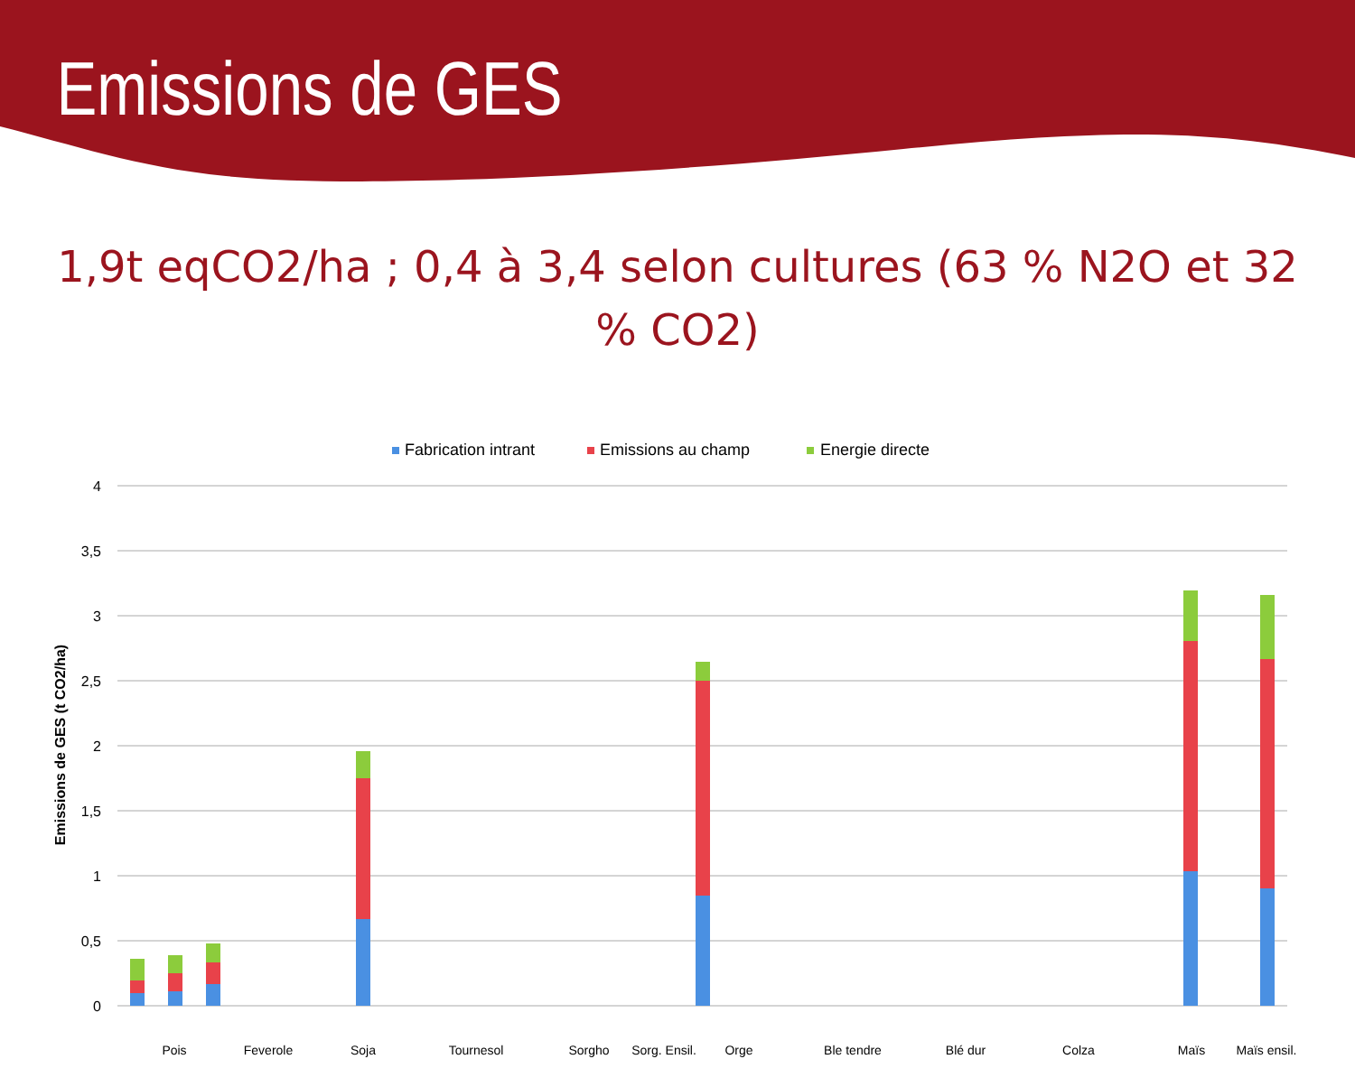Emissions de GES
1,9t eqCO2/ha ; 0,4 à 3,4 selon cultures (63 % N2O et 32 % CO2)
Fabrication intrant
Emissions au champ
Energie directe
4
3,5
3
2,5
2
1,5
1
0,5
0
Emissions de GES (t CO2/ha)
Pois
Feverole
Soja
Tournesol
Sorgho
Sorg. Ensil.
Orge
Ble tendre
Blé dur
Colza
Maïs
Maïs ensil.